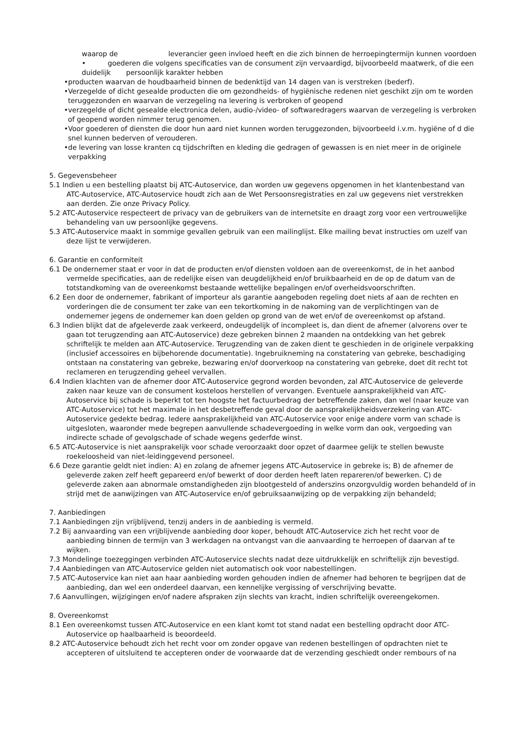waarop de leverancier geen invloed heeft en die zich binnen de herroepingtermijn kunnen voordoen
• goederen die volgens specificaties van de consument zijn vervaardigd, bijvoorbeeld maatwerk, of die een duidelijk persoonlijk karakter hebben
•producten waarvan de houdbaarheid binnen de bedenktijd van 14 dagen van is verstreken (bederf).
•Verzegelde of dicht gesealde producten die om gezondheids- of hygiënische redenen niet geschikt zijn om te worden teruggezonden en waarvan de verzegeling na levering is verbroken of geopend
•verzegelde of dicht gesealde electronica delen, audio-/video- of softwaredragers waarvan de verzegeling is verbroken of geopend worden nimmer terug genomen.
•Voor goederen of diensten die door hun aard niet kunnen worden teruggezonden, bijvoorbeeld i.v.m. hygiëne of d die snel kunnen bederven of verouderen.
•de levering van losse kranten cq tijdschriften en kleding die gedragen of gewassen is en niet meer in de originele verpakking
5. Gegevensbeheer
5.1 Indien u een bestelling plaatst bij ATC-Autoservice, dan worden uw gegevens opgenomen in het klantenbestand van ATC-Autoservice, ATC-Autoservice houdt zich aan de Wet Persoonsregistraties en zal uw gegevens niet verstrekken aan derden. Zie onze Privacy Policy.
5.2 ATC-Autoservice respecteert de privacy van de gebruikers van de internetsite en draagt zorg voor een vertrouwelijke behandeling van uw persoonlijke gegevens.
5.3 ATC-Autoservice maakt in sommige gevallen gebruik van een mailinglijst. Elke mailing bevat instructies om uzelf van deze lijst te verwijderen.
6. Garantie en conformiteit
6.1 De ondernemer staat er voor in dat de producten en/of diensten voldoen aan de overeenkomst, de in het aanbod vermelde specificaties, aan de redelijke eisen van deugdelijkheid en/of bruikbaarheid en de op de datum van de totstandkoming van de overeenkomst bestaande wettelijke bepalingen en/of overheidsvoorschriften.
6.2 Een door de ondernemer, fabrikant of importeur als garantie aangeboden regeling doet niets af aan de rechten en vorderingen die de consument ter zake van een tekortkoming in de nakoming van de verplichtingen van de ondernemer jegens de ondernemer kan doen gelden op grond van de wet en/of de overeenkomst op afstand.
6.3 Indien blijkt dat de afgeleverde zaak verkeerd, ondeugdelijk of incompleet is, dan dient de afnemer (alvorens over te gaan tot terugzending aan ATC-Autoservice) deze gebreken binnen 2 maanden na ontdekking van het gebrek schriftelijk te melden aan ATC-Autoservice. Terugzending van de zaken dient te geschieden in de originele verpakking (inclusief accessoires en bijbehorende documentatie). Ingebruikneming na constatering van gebreke, beschadiging ontstaan na constatering van gebreke, bezwaring en/of doorverkoop na constatering van gebreke, doet dit recht tot reclameren en terugzending geheel vervallen.
6.4 Indien klachten van de afnemer door ATC-Autoservice gegrond worden bevonden, zal ATC-Autoservice de geleverde zaken naar keuze van de consument kosteloos herstellen of vervangen. Eventuele aansprakelijkheid van ATC-Autoservice bij schade is beperkt tot ten hoogste het factuurbedrag der betreffende zaken, dan wel (naar keuze van ATC-Autoservice) tot het maximale in het desbetreffende geval door de aansprakelijkheidsverzekering van ATC-Autoservice gedekte bedrag. Iedere aansprakelijkheid van ATC-Autoservice voor enige andere vorm van schade is uitgesloten, waaronder mede begrepen aanvullende schadevergoeding in welke vorm dan ook, vergoeding van indirecte schade of gevolgschade of schade wegens gederfde winst.
6.5 ATC-Autoservice is niet aansprakelijk voor schade veroorzaakt door opzet of daarmee gelijk te stellen bewuste roekeloosheid van niet-leidinggevend personeel.
6.6 Deze garantie geldt niet indien: A) en zolang de afnemer jegens ATC-Autoservice in gebreke is; B) de afnemer de geleverde zaken zelf heeft gepareerd en/of bewerkt of door derden heeft laten repareren/of bewerken. C) de geleverde zaken aan abnormale omstandigheden zijn blootgesteld of anderszins onzorgvuldig worden behandeld of in strijd met de aanwijzingen van ATC-Autoservice en/of gebruiksaanwijzing op de verpakking zijn behandeld;
7. Aanbiedingen
7.1 Aanbiedingen zijn vrijblijvend, tenzij anders in de aanbieding is vermeld.
7.2 Bij aanvaarding van een vrijblijvende aanbieding door koper, behoudt ATC-Autoservice zich het recht voor de aanbieding binnen de termijn van 3 werkdagen na ontvangst van die aanvaarding te herroepen of daarvan af te wijken.
7.3 Mondelinge toezeggingen verbinden ATC-Autoservice slechts nadat deze uitdrukkelijk en schriftelijk zijn bevestigd.
7.4 Aanbiedingen van ATC-Autoservice gelden niet automatisch ook voor nabestellingen.
7.5 ATC-Autoservice kan niet aan haar aanbieding worden gehouden indien de afnemer had behoren te begrijpen dat de aanbieding, dan wel een onderdeel daarvan, een kennelijke vergissing of verschrijving bevatte.
7.6 Aanvullingen, wijzigingen en/of nadere afspraken zijn slechts van kracht, indien schriftelijk overeengekomen.
8. Overeenkomst
8.1 Een overeenkomst tussen ATC-Autoservice en een klant komt tot stand nadat een bestelling opdracht door ATC-Autoservice op haalbaarheid is beoordeeld.
8.2 ATC-Autoservice behoudt zich het recht voor om zonder opgave van redenen bestellingen of opdrachten niet te accepteren of uitsluitend te accepteren onder de voorwaarde dat de verzending geschiedt onder rembours of na